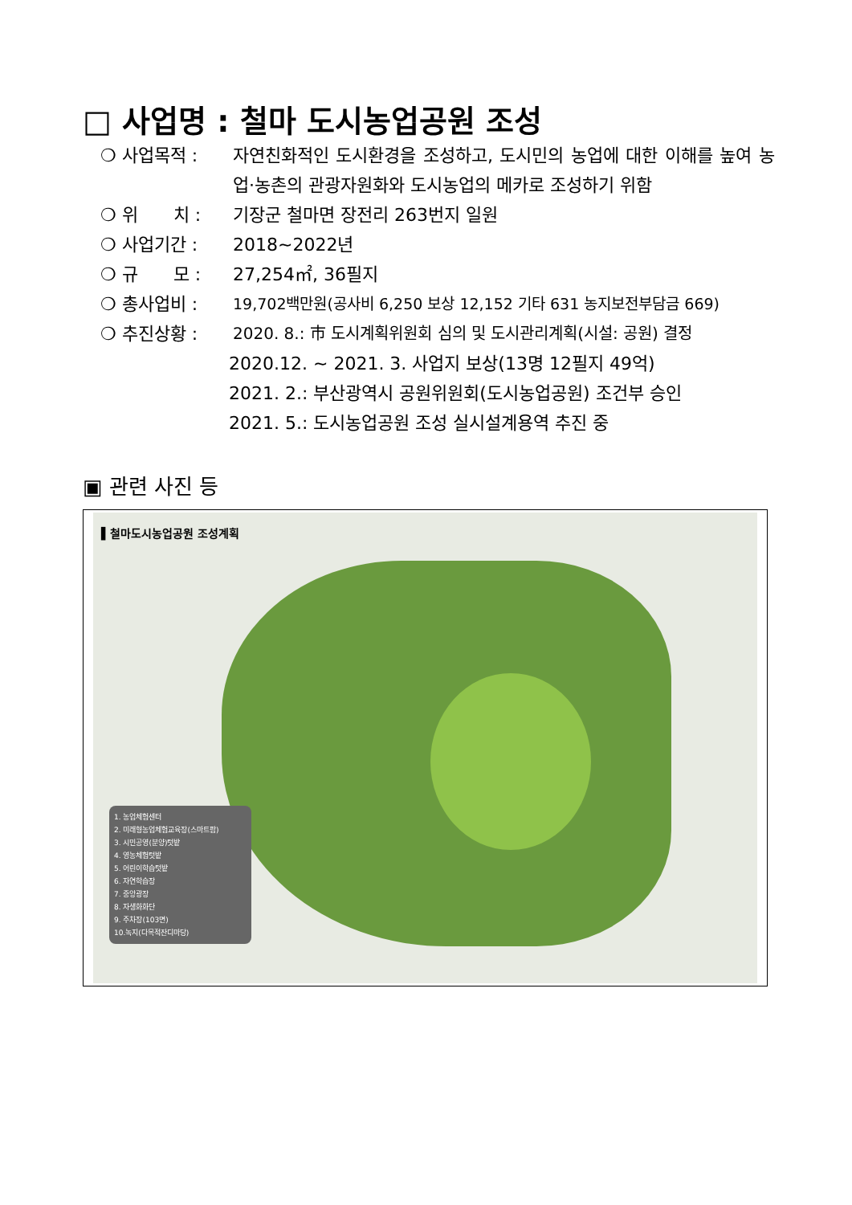□ 사업명 : 철마 도시농업공원 조성
❍ 사업목적 : 자연친화적인 도시환경을 조성하고, 도시민의 농업에 대한 이해를 높여 농업·농촌의 관광자원화와 도시농업의 메카로 조성하기 위함
❍ 위　　치 : 기장군 철마면 장전리 263번지 일원
❍ 사업기간 : 2018~2022년
❍ 규　　모 : 27,254㎡, 36필지
❍ 총사업비 :
19,702백만원(공사비 6,250 보상 12,152 기타 631 농지보전부담금 669)
❍ 추진상황 : 2020. 8.: 市 도시계획위원회 심의 및 도시관리계획(시설: 공원) 결정
2020.12. ~ 2021. 3. 사업지 보상(13명 12필지 49억)
2021. 2.: 부산광역시 공원위원회(도시농업공원) 조건부 승인
2021. 5.: 도시농업공원 조성 실시설계용역 추진 중
▣ 관련 사진 등
▌철마도시농업공원 조성계획
1. 농업체험센터
2. 미래형농업체험교육장(스마트팜)
3. 시민공영(분양)텃밭
4. 영농체험텃밭
5. 어린이학습텃밭
6. 자연학습장
7. 중앙광장
8. 자생화화단
9. 주차장(103면)
10.녹지(다목적잔디마당)